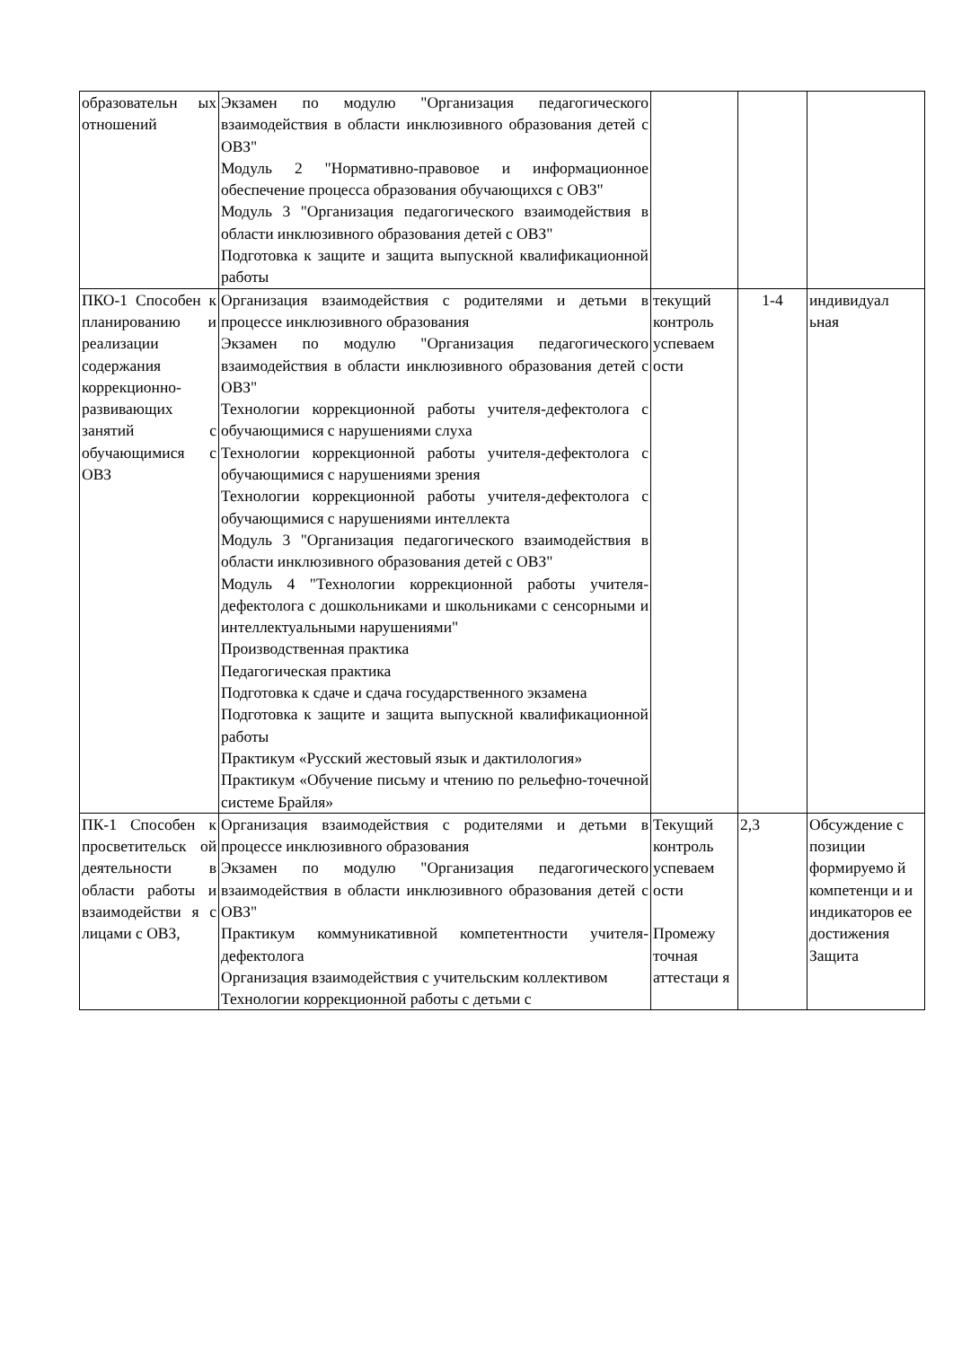| образовательн ых отношений | Экзамен по модулю "Организация педагогического взаимодействия в области инклюзивного образования детей с ОВЗ" Модуль 2 "Нормативно-правовое и информационное обеспечение процесса образования обучающихся с ОВЗ" Модуль 3 "Организация педагогического взаимодействия в области инклюзивного образования детей с ОВЗ" Подготовка к защите и защита выпускной квалификационной работы | | | |
| ПКО-1 Способен к планированию и реализации содержания коррекционно-развивающих занятий с обучающимися с ОВЗ | Организация взаимодействия с родителями и детьми в процессе инклюзивного образования Экзамен по модулю "Организация педагогического взаимодействия в области инклюзивного образования детей с ОВЗ" Технологии коррекционной работы учителя-дефектолога с обучающимися с нарушениями слуха Технологии коррекционной работы учителя-дефектолога с обучающимися с нарушениями зрения Технологии коррекционной работы учителя-дефектолога с обучающимися с нарушениями интеллекта Модуль 3 "Организация педагогического взаимодействия в области инклюзивного образования детей с ОВЗ" Модуль 4 "Технологии коррекционной работы учителя-дефектолога с дошкольниками и школьниками с сенсорными и интеллектуальными нарушениями" Производственная практика Педагогическая практика Подготовка к сдаче и сдача государственного экзамена Подготовка к защите и защита выпускной квалификационной работы Практикум «Русский жестовый язык и дактилология» Практикум «Обучение письму и чтению по рельефно-точечной системе Брайля» | текущий контроль успеваем ости | 1-4 | индивидуал ьная |
| ПК-1 Способен к просветительск ой деятельности в области работы и взаимодействи я с лицами с ОВЗ, | Организация взаимодействия с родителями и детьми в процессе инклюзивного образования Экзамен по модулю "Организация педагогического взаимодействия в области инклюзивного образования детей с ОВЗ" Практикум коммуникативной компетентности учителя-дефектолога Организация взаимодействия с учительским коллективом Технологии коррекционной работы с детьми с | Текущий контроль успеваем ости Промежу точная аттестаци я | 2,3 | Обсуждение с позиции формируемо й компетенци и и индикаторов ее достижения Защита |